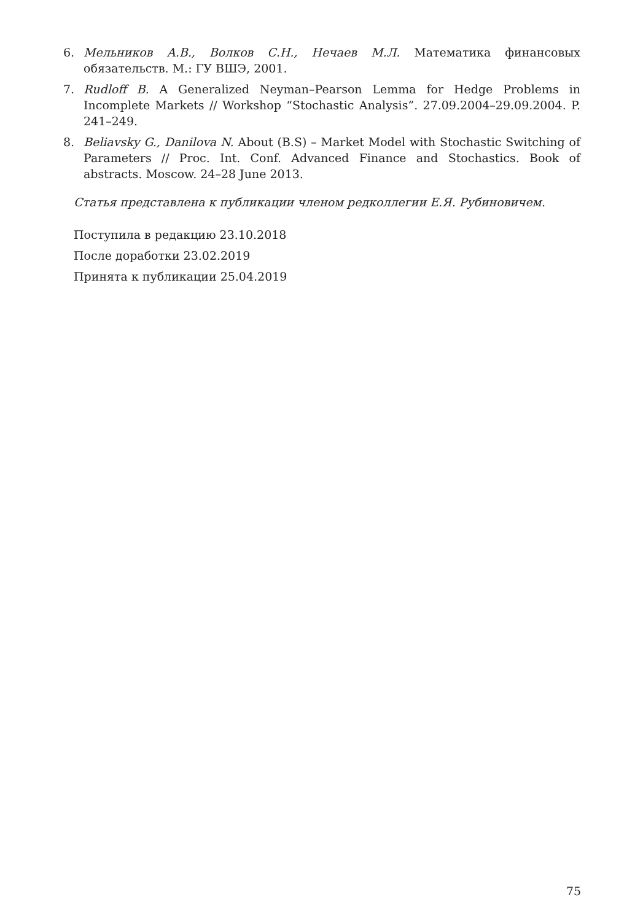6. Мельников А.В., Волков С.Н., Нечаев М.Л. Математика финансовых обязательств. М.: ГУ ВШЭ, 2001.
7. Rudloff B. A Generalized Neyman–Pearson Lemma for Hedge Problems in Incomplete Markets // Workshop “Stochastic Analysis”. 27.09.2004–29.09.2004. P. 241–249.
8. Beliavsky G., Danilova N. About (B.S) – Market Model with Stochastic Switching of Parameters // Proc. Int. Conf. Advanced Finance and Stochastics. Book of abstracts. Moscow. 24–28 June 2013.
Статья представлена к публикации членом редколлегии Е.Я. Рубиновичем.
Поступила в редакцию 23.10.2018
После доработки 23.02.2019
Принята к публикации 25.04.2019
75